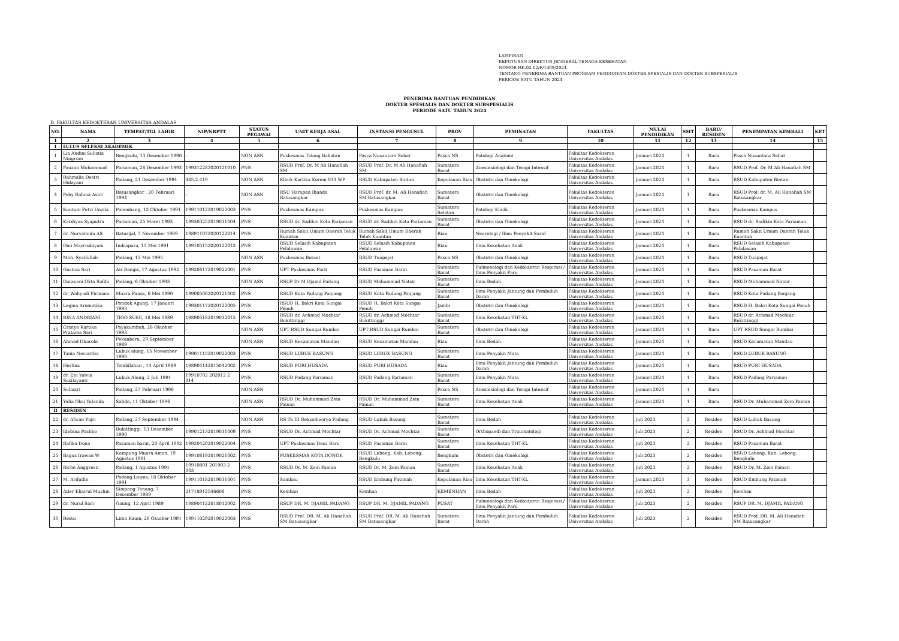LAMPIRAN
KEPUTUSAN DIREKTUR JENDERAL TENAGA KESEHATAN
NOMOR HK.02.02/F/1309/2024
TENTANG PENERIMA BANTUAN PROGRAM PENDIDIKAN DOKTER SPESIALIS DAN DOKTER SUBSPESIALIS
PERIODE SATU TAHUN 2024
PENERIMA BANTUAN PENDIDIKAN
DOKTER SPESIALIS DAN DOKTER SUBSPESIALIS
PERIODE SATU TAHUN 2024
D. FAKULTAS KEDOKTERAN UNIVERSITAS ANDALAS
| NO. | NAMA | TEMPAT/TGL LAHIR | NIP/NRPTT | STATUS PEGAWAI | UNIT KERJA ASAL | INSTANSI PENGUSUL | PROV | PEMINATAN | FAKULTAS | MULAI PENDIDIKAN | SMT | BARU/ RESIDEN | PENEMPATAN KEMBALI | KET |
| --- | --- | --- | --- | --- | --- | --- | --- | --- | --- | --- | --- | --- | --- | --- |
| 1 | 2 | 3 | 4 | 5 | 6 | 7 | 8 | 9 | 10 | 11 | 12 | 13 | 14 | 15 |
| I | LULUS SELEKSI AKADEMIK | | | | | | | | | | | | | |
| 1 | Lia Andini Sulistia Ningrum | Bengkulu, 13 Desember 1990 | - | NON ASN | Puskesmas Talang Babatan | Pasca Nusantara Sehat | Pasca NS | Patologi Anatomi | Fakultas Kedokteran Universitas Andalas | Januari 2024 | 1 | Baru | Pasca Nusantara Sehat | |
| 2 | Fauzan Muhammad | Pariaman, 28 Desember 1993 | 199312282020121010 | PNS | RSUD Prof. Dr. M Ali Hanafiah SM | RSUD Prof. Dr. M Ali Hanafiah SM | Sumatera Barat | Anestesiologi dan Terapi Intensif | Fakultas Kedokteran Universitas Andalas | Januari 2024 | 1 | Baru | RSUD Prof. Dr. M Ali Hanafiah SM | |
| 3 | Rahmalia Destri Hidayani | Padang, 21 Desember 1994 | 445.2.419 | NON ASN | Klinik Kartika Korem 033 WP | RSUD Kabupaten Bintan | Kepulauan Riau | Obstetri dan Ginekologi | Fakultas Kedokteran Universitas Andalas | Januari 2024 | 1 | Baru | RSUD Kabupaten Bintan | |
| 4 | Feby Rahma Astri | Batusangkar , 20 Februari 1994 | - | NON ASN | RSU Harapan Ibunda Batusangkar | RSUD Prof. dr. M. Ali Hanafiah SM Batusangkar | Sumatera Barat | Obstetri dan Ginekologi | Fakultas Kedokteran Universitas Andalas | Januari 2024 | 1 | Baru | RSUD Prof. dr. M. Ali Hanafiah SM Batusangkar | |
| 5 | Kuntum Putri Unzila | Palembang, 12 Oktober 1991 | 199110122019022003 | PNS | Puskesmas Kampus | Puskesmas Kampus | Sumatera Selatan | Patologi Klinik | Fakultas Kedokteran Universitas Andalas | Januari 2024 | 1 | Baru | Puskesmas Kampus | |
| 6 | Kardiyus Syaputra | Pariaman, 25 Maret 1993 | 199303252019031004 | PNS | RSUD dr. Sadikin Kota Pariaman | RSUD dr. Sadikin Kota Pariaman | Sumatera Barat | Obstetri dan Ginekologi | Fakultas Kedokteran Universitas Andalas | Januari 2024 | 1 | Baru | RSUD dr. Sadikin Kota Pariaman | |
| 7 | dr. Nurvalinda AS | Baturijal, 7 November 1989 | 198911072020122014 | PNS | Rumah Sakit Umum Daerah Teluk Kuantan | Rumah Sakit Umum Daerah Teluk Kuantan | Riau | Neurologi / Ilmu Penyakit Saraf | Fakultas Kedokteran Universitas Andalas | Januari 2024 | 1 | Baru | Rumah Sakit Umum Daerah Teluk Kuantan | |
| 8 | Dini Mayrisdayani | Indrapura, 15 Mei 1991 | 199105152020122012 | PNS | RSUD Selasih Kabupaten Pelalawan | RSUD Selasih Kabupaten Pelalawan | Riau | Ilmu Kesehatan Anak | Fakultas Kedokteran Universitas Andalas | Januari 2024 | 1 | Baru | RSUD Selasih Kabupaten Pelalawan | |
| 9 | Moh. Syaifullah | Padang, 13 Mei 1995 | | NON ASN | Puskesmas Betaet | RSUD Tuapejat | Pasca NS | Obstetri dan Ginekologi | Fakultas Kedokteran Universitas Andalas | Januari 2024 | 1 | Baru | RSUD Tuapejat | |
| 10 | Gustiva Sari | Air Bangis, 17 Agustus 1992 | 199208172019022001 | PNS | UPT Puskesmas Parit | RSUD Pasaman Barat | Sumatera Barat | Pulmonologi dan Kedokteran Respirasi / Ilmu Penyakit Paru | Fakultas Kedokteran Universitas Andalas | Januari 2024 | 1 | Baru | RSUD Pasaman Barat | |
| 11 | Darayani Okta Safda | Padang, 6 Oktober 1993 | - | NON ASN | RSUP Dr M Djamil Padang | RSUD Mohammad Natsir | Sumatera Barat | Ilmu Bedah | Fakultas Kedokteran Universitas Andalas | Januari 2024 | 1 | Baru | RSUD Mohammad Natsir | |
| 12 | dr. Wahyudi Firmana | Muara Panas, 6 Mei 1990 | 199005062020121002 | PNS | RSUD Kota Padang Panjang | RSUD Kota Padang Panjang | Sumatera Barat | Ilmu Penyakit Jantung dan Pembuluh Darah | Fakultas Kedokteran Universitas Andalas | Januari 2024 | 1 | Baru | RSUD Kota Padang Panjang | |
| 13 | Legina Aromatika | Pondok Agung, 17 Januari 1993 | 199301172020122005 | PNS | RSUD H. Bakri Kota Sungai Penuh | RSUD H. Bakri Kota Sungai Penuh | Jambi | Obstetri dan Ginekologi | Fakultas Kedokteran Universitas Andalas | Januari 2024 | 1 | Baru | RSUD H. Bakri Kota Sungai Penuh | |
| 14 | RINA ANDRIANI | TIGO SUKU, 18 Mei 1989 | 198905182019032015 | PNS | RSUD dr. Achmad Mochtar Bukittinggi | RSUD dr. Achmad Mochtar Bukittinggi | Sumatera Barat | Ilmu Kesehatan THT-KL | Fakultas Kedokteran Universitas Andalas | Januari 2024 | 1 | Baru | RSUD dr. Achmad Mochtar Bukittinggi | |
| 15 | Cristya Kartika Pratama Sari | Payakumbuh, 28 Oktober 1993 | - | NON ASN | UPT RSUD Sungai Rumbai | UPT RSUD Sungai Rumbai | Sumatera Barat | Obstetri dan Ginekologi | Fakultas Kedokteran Universitas Andalas | Januari 2024 | 1 | Baru | UPT RSUD Sungai Rumbai | |
| 16 | Ahmad Dharobi | Pekanbaru, 29 September 1989 | | NON ASN | RSUD Kecamatan Mandau | RSUD Kecamatan Mandau | Riau | Ilmu Bedah | Fakultas Kedokteran Universitas Andalas | Januari 2024 | 1 | Baru | RSUD Kecamatan Mandau | |
| 17 | Tania Noviartha | Lubuk alung, 15 November 1990 | 199011152019022003 | PNS | RSUD LUBUK BASUNG | RSUD LUBUK BASUNG | Sumatera Barat | Ilmu Penyakit Mata | Fakultas Kedokteran Universitas Andalas | Januari 2024 | 1 | Baru | RSUD LUBUK BASUNG | |
| 18 | Herlina | Tembilahan , 14 April 1989 | 198904142015042002 | PNS | RSUD PURI HUSADA | RSUD PURI HUSADA | Riau | Ilmu Penyakit Jantung dan Pembuluh Darah | Fakultas Kedokteran Universitas Andalas | Januari 2024 | 1 | Baru | RSUD PURI HUSADA | |
| 19 | dr. Eni Yulvia Susilayanti | Lubuk Alung, 2 Juli 1991 | 19910702 202012 2 014 | PNS | RSUD Padang Pariaman | RSUD Padang Pariaman | Sumatera Barat | Ilmu Penyakit Mata | Fakultas Kedokteran Universitas Andalas | Januari 2024 | 1 | Baru | RSUD Padang Pariaman | |
| 20 | Sulastri | Padang, 27 Februari 1996 | | NON ASN | | | Pasca NS | Anestesiologi dan Terapi Intensif | Fakultas Kedokteran Universitas Andalas | Januari 2024 | 1 | Baru | | |
| 21 | Yulia Oksi Yulanda | Salido, 11 Oktober 1996 | | NON ASN | RSUD Dr. Muhammad Zein Painan | RSUD Dr. Muhammad Zein Painan | Sumatera Barat | Ilmu Kesehatan Anak | Fakultas Kedokteran Universitas Andalas | Januari 2024 | 1 | Baru | RSUD Dr. Muhammad Zein Painan | |
| II | RESIDEN | | | | | | | | | | | | | |
| 22 | dr. Afwan Fajri | Padang, 27 September 1994 | - | NON ASN | RS Tk III Reksodiwiryo Padang | RSUD Lubuk Basung | Sumatera Barat | Ilmu Bedah | Fakultas Kedokteran Universitas Andalas | Juli 2023 | 2 | Residen | RSUD Lubuk Basung | |
| 23 | Idebina Pasliko | Bukittinggi, 13 Desember 1990 | 199012132019031009 | PNS | RSUD Dr. Achmad Mochtar | RSUD Dr. Achmad Mochtar | Sumatera Barat | Orthopaedi dan Traumatologi | Fakultas Kedokteran Universitas Andalas | Juli 2023 | 2 | Residen | RSUD Dr. Achmad Mochtar | |
| 24 | Rafika Dona | Pasaman barat, 20 April 1992 | 199204202019022004 | PNS | UPT Puskesmas Desa Baru | RSUD Pasaman Barat | Sumatera Barat | Ilmu Kesehatan THT-KL | Fakultas Kedokteran Universitas Andalas | Juli 2023 | 2 | Residen | RSUD Pasaman Barat | |
| 25 | Bagus Irawan W | Kampung Muara Aman, 19 Agustus 1991 | 199108192019021002 | PNS | PUSKESMAS KOTA DONOK | RSUD Lebong, Kab. Lebong, Bengkulu | Bengkulu | Obstetri dan Ginekologi | Fakultas Kedokteran Universitas Andalas | Juli 2023 | 2 | Residen | RSUD Lebong, Kab. Lebong, Bengkulu | |
| 26 | Riche Anggresti | Padang, 1 Agustus 1991 | 19910801 201903 2 003 | PNS | RSUD Dr. M. Zein Painan | RSUD Dr. M. Zein Painan | Sumatera Barat | Ilmu Kesehatan Anak | Fakultas Kedokteran Universitas Andalas | Juli 2023 | 2 | Residen | RSUD Dr. M. Zein Painan | |
| 27 | M. Arifudin | Padang Lawas, 18 Oktober 1991 | 199110182019031001 | PNS | Sambau | RSUD Embung Fatimah | Kepulauan Riau | Ilmu Kesehatan THT-KL | Fakultas Kedokteran Universitas Andalas | Januari 2023 | 3 | Residen | RSUD Embung Fatimah | |
| 28 | Atler Khairul Muslim | Simpang Tonang, 7 Desember 1989 | 21718912546606 | PNS | Kemhan | Kemhan | KEMENHAN | Ilmu Bedah | Fakultas Kedokteran Universitas Andalas | Juli 2023 | 2 | Residen | Kemhan | |
| 29 | dr. Nurul Sari | Gaung, 12 April 1989 | 198904122018012002 | PNS | RSUP DR. M. DJAMIL PADANG | RSUP DR. M. DJAMIL PADANG | PUSAT | Pulmonologi dan Kedokteran Respirasi / Ilmu Penyakit Paru | Fakultas Kedokteran Universitas Andalas | Juli 2023 | 2 | Residen | RSUP DR. M. DJAMIL PADANG | |
| 30 | Restu | Lima Kaum, 29 Oktober 1991 | 199110292019022003 | PNS | RSUD Prof. DR. M. Ali Hanafiah SM Batusangkar | RSUD Prof. DR. M. Ali Hanafiah SM Batusangkar | Sumatera Barat | Ilmu Penyakit Jantung dan Pembuluh Darah | Fakultas Kedokteran Universitas Andalas | Juli 2023 | 2 | Residen | RSUD Prof. DR. M. Ali Hanafiah SM Batusangkar | |